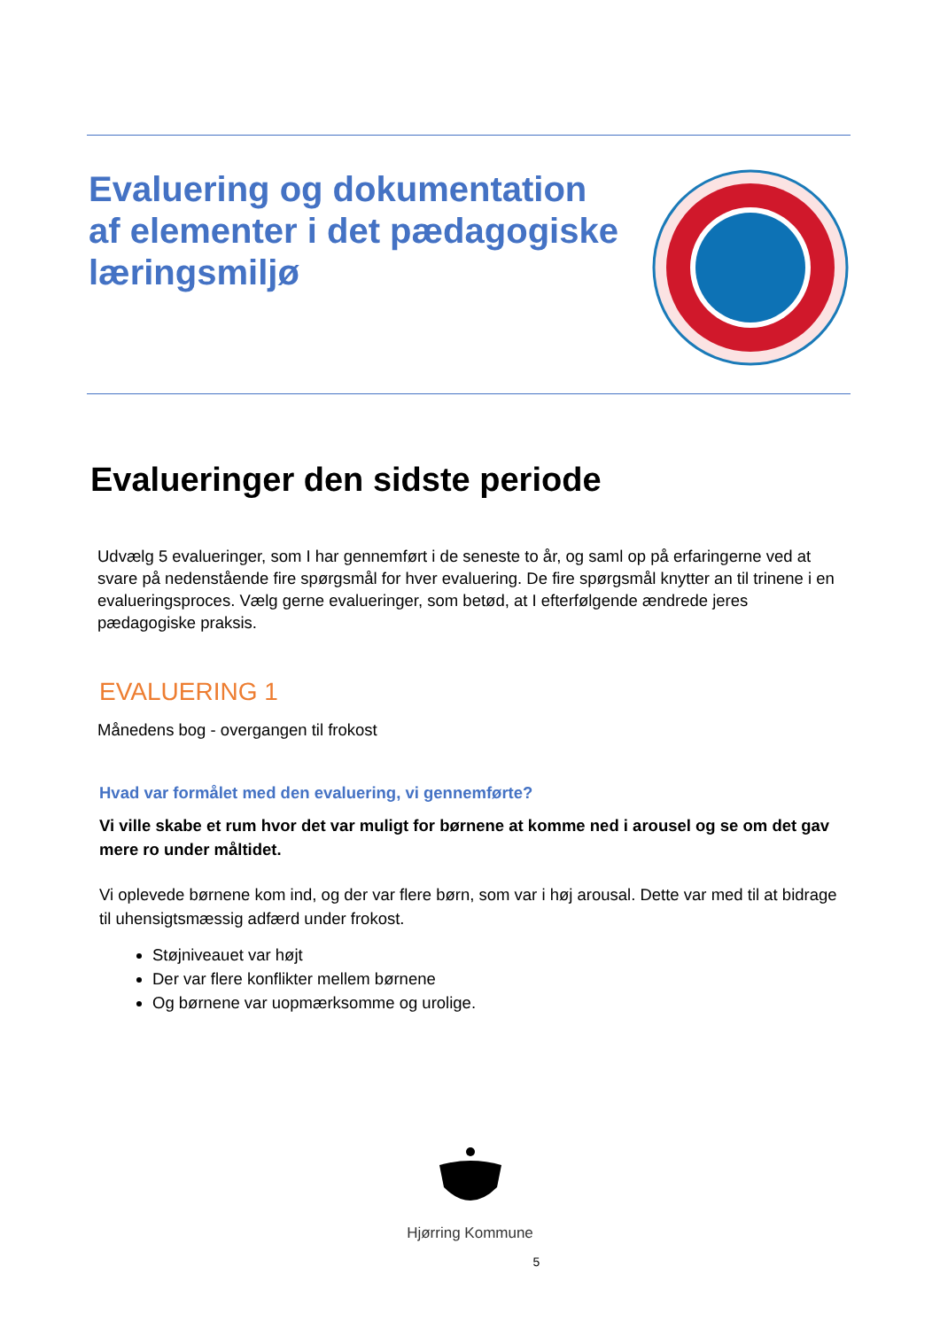Evaluering og dokumentation
af elementer i det pædagogiske
læringsmiljø
Evalueringer den sidste periode
Udvælg 5 evalueringer, som I har gennemført i de seneste to år, og saml op på erfaringerne ved at svare på nedenstående fire spørgsmål for hver evaluering. De fire spørgsmål knytter an til trinene i en evalueringsproces. Vælg gerne evalueringer, som betød, at I efterfølgende ændrede jeres pædagogiske praksis.
EVALUERING 1
Månedens bog - overgangen til frokost
Hvad var formålet med den evaluering, vi gennemførte?
Vi ville skabe et rum hvor det var muligt for børnene at komme ned i arousel og se om det gav mere ro under måltidet.
Vi oplevede børnene kom ind, og der var flere børn, som var i høj arousal. Dette var med til at bidrage til uhensigtsmæssig adfærd under frokost.
Støjniveauet var højt
Der var flere konflikter mellem børnene
Og børnene var uopmærksomme og urolige.
Hjørring Kommune
5